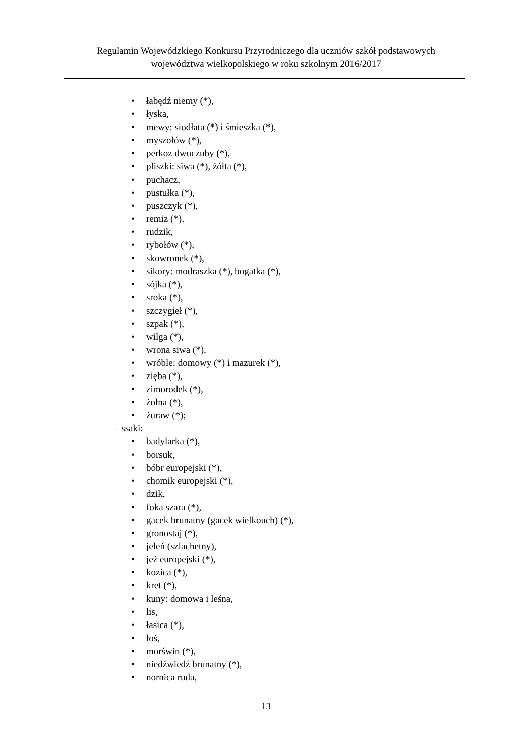Regulamin Wojewódzkiego Konkursu Przyrodniczego dla uczniów szkół podstawowych
województwa wielkopolskiego w roku szkolnym 2016/2017
• łabędź niemy (*),
• łyska,
• mewy: siodłata (*) i śmieszka (*),
• myszołów (*),
• perkoz dwuczuby (*),
• pliszki: siwa (*), żółta (*),
• puchacz,
• pustułka (*),
• puszczyk (*),
• remiz (*),
• rudzik,
• rybołów (*),
• skowronek (*),
• sikory: modraszka (*), bogatka (*),
• sójka (*),
• sroka (*),
• szczygieł (*),
• szpak (*),
• wilga (*),
• wrona siwa (*),
• wróble: domowy (*) i mazurek (*),
• zięba (*),
• zimorodek (*),
• żołna (*),
• żuraw (*);
– ssaki:
• badylarka (*),
• borsuk,
• bóbr europejski (*),
• chomik europejski (*),
• dzik,
• foka szara (*),
• gacek brunatny (gacek wielkouch) (*),
• gronostaj (*),
• jeleń (szlachetny),
• jeż europejski (*),
• kozica (*),
• kret (*),
• kuny: domowa i leśna,
• lis,
• łasica (*),
• łoś,
• morświn (*),
• niedźwiedź brunatny (*),
• nornica ruda,
13